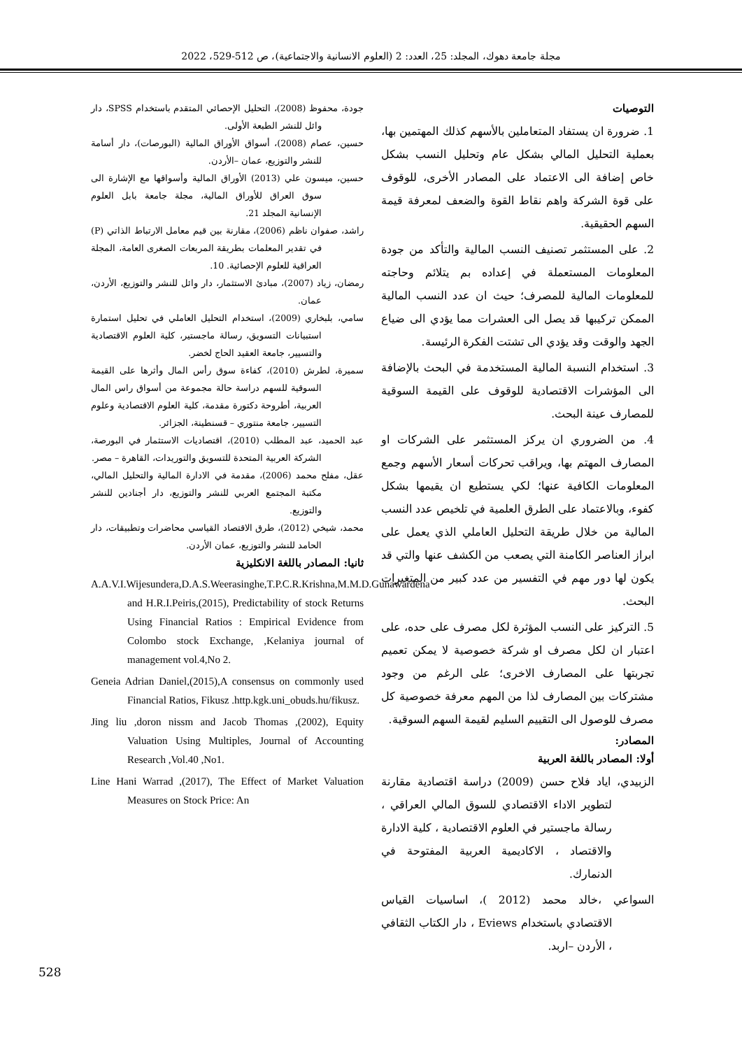مجلة جامعة دهوك، المجلد: 25، العدد: 2 (العلوم الانسانية والاجتماعية)، ص 512-529، 2022
التوصيات
1. ضرورة ان يستفاد المتعاملين بالأسهم كذلك المهتمين بها، بعملية التحليل المالي بشكل عام وتحليل النسب بشكل خاص إضافة الى الاعتماد على المصادر الأخرى، للوقوف على قوة الشركة واهم نقاط القوة والضعف لمعرفة قيمة السهم الحقيقية.
2. على المستثمر تصنيف النسب المالية والتأكد من جودة المعلومات المستعملة في إعداده بم يتلائم وحاجته للمعلومات المالية للمصرف؛ حيث ان عدد النسب المالية الممكن تركيبها قد يصل الى العشرات مما يؤدي الى ضياع الجهد والوقت وقد يؤدي الى تشتت الفكرة الرئيسة.
3. استخدام النسبة المالية المستخدمة في البحث بالإضافة الى المؤشرات الاقتصادية للوقوف على القيمة السوقية للمصارف عينة البحث.
4. من الضروري ان يركز المستثمر على الشركات او المصارف المهتم بها، ويراقب تحركات أسعار الأسهم وجمع المعلومات الكافية عنها؛ لكي يستطيع ان يقيمها بشكل كفوء، وبالاعتماد على الطرق العلمية في تلخيص عدد النسب المالية من خلال طريقة التحليل العاملي الذي يعمل على ابراز العناصر الكامنة التي يصعب من الكشف عنها والتي قد يكون لها دور مهم في التفسير من عدد كبير من المتغيرات البحث.
5. التركيز على النسب المؤثرة لكل مصرف على حده، على اعتبار ان لكل مصرف او شركة خصوصية لا يمكن تعميم تجربتها على المصارف الاخرى؛ على الرغم من وجود مشتركات بين المصارف لذا من المهم معرفة خصوصية كل مصرف للوصول الى التقييم السليم لقيمة السهم السوقية.
المصادر:
أولا: المصادر باللغة العربية
الزبيدي، اياد فلاح حسن (2009) دراسة اقتصادية مقارنة لتطوير الاداء الاقتصادي للسوق المالي العراقي ، رسالة ماجستير في العلوم الاقتصادية ، كلية الادارة والاقتصاد ، الاكاديمية العربية المفتوحة في الدنمارك.
السواعي ،خالد محمد (2012 )، اساسيات القياس الاقتصادي باستخدام Eviews ، دار الكتاب الثقافي ، الأردن –اربد.
جودة، محفوظ (2008)، التحليل الإحصائي المتقدم باستخدام SPSS، دار وائل للنشر الطبعة الأولى.
حسين، عصام (2008)، أسواق الأوراق المالية (البورصات)، دار أسامة للنشر والتوزيع، عمان –الأردن.
حسين، ميسون علي (2013) الأوراق المالية وأسواقها مع الإشارة الى سوق العراق للأوراق المالية، مجلة جامعة بابل العلوم الإنسانية المجلد 21.
راشد، صفوان ناظم (2006)، مقارنة بين قيم معامل الارتباط الذاتي (P) في تقدير المعلمات بطريقة المربعات الصغرى العامة، المجلة العراقية للعلوم الإحصائية. 10.
رمضان، زياد (2007)، مبادئ الاستثمار، دار وائل للنشر والتوزيع، الأردن، عمان.
سامي، بلبخاري (2009)، استخدام التحليل العاملي في تحليل استمارة استبيانات التسويق، رسالة ماجستير، كلية العلوم الاقتصادية والتسيير، جامعة العقيد الحاج لخضر.
سميرة، لطرش (2010)، كفاءة سوق رأس المال وأثرها على القيمة السوقية للسهم دراسة حالة مجموعة من أسواق راس المال العربية، أطروحة دكتورة مقدمة، كلية العلوم الاقتصادية وعلوم التسيير، جامعة منتوري – قسنطينة، الجزائر.
عبد الحميد، عبد المطلب (2010)، اقتصاديات الاستثمار في البورصة، الشركة العربية المتحدة للتسويق والتوريدات، القاهرة – مصر.
عقل، مفلح محمد (2006)، مقدمة في الادارة المالية والتحليل المالي، مكتبة المجتمع العربي للنشر والتوزيع، دار أجنادين للنشر والتوزيع.
محمد، شيخي (2012)، طرق الاقتصاد القياسي محاضرات وتطبيقات، دار الحامد للنشر والتوزيع، عمان الأردن.
ثانيا: المصادر باللغة الانكليزية
A.A.V.I.Wijesundera,D.A.S.Weerasinghe,T.P.C.R.Krishna,M.M.D.Gunawardena and H.R.I.Peiris,(2015), Predictability of stock Returns Using Financial Ratios : Empirical Evidence from Colombo stock Exchange, ,Kelaniya journal of management vol.4,No 2.
Geneia Adrian Daniel,(2015),A consensus on commonly used Financial Ratios, Fikusz .http.kgk.uni_obuds.hu/fikusz.
Jing liu ,doron nissm and Jacob Thomas ,(2002), Equity Valuation Using Multiples, Journal of Accounting Research ,Vol.40 ,No1.
Line Hani Warrad ,(2017), The Effect of Market Valuation Measures on Stock Price: An
528